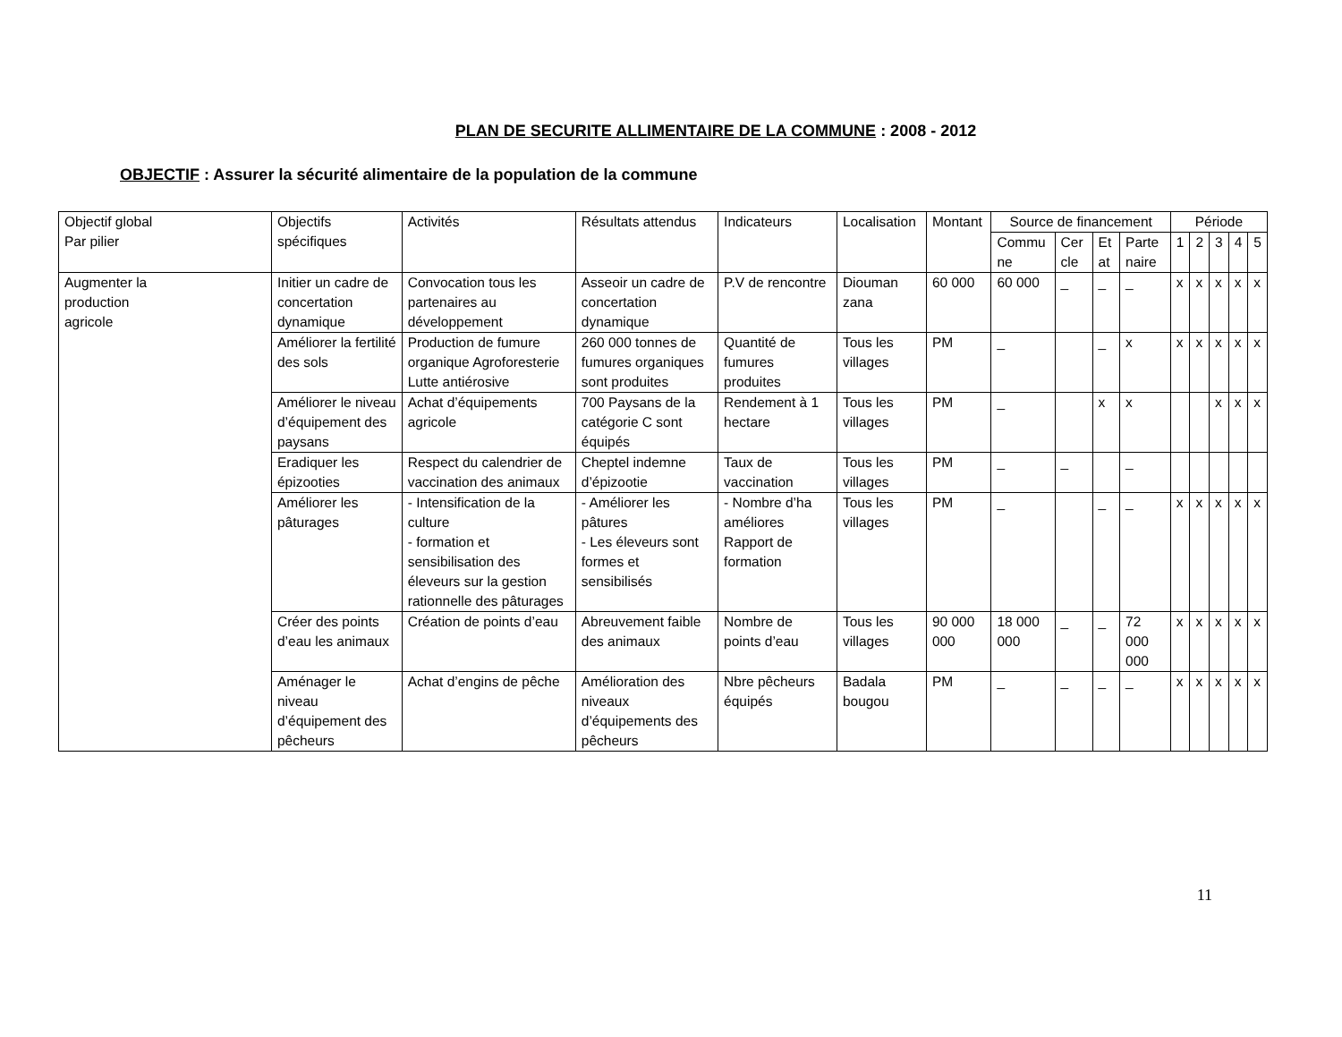PLAN DE SECURITE ALLIMENTAIRE DE LA COMMUNE : 2008 - 2012
OBJECTIF : Assurer la sécurité alimentaire de la population de la commune
| Objectif global Par pilier | Objectifs spécifiques | Activités | Résultats attendus | Indicateurs | Localisation | Montant | Source de financement | | | | Période | | | | |
| --- | --- | --- | --- | --- | --- | --- | --- | --- | --- | --- | --- | --- | --- | --- | --- |
| | | | | | | | Commu ne | Cer cle | Et at | Parte naire | 1 | 2 | 3 | 4 | 5 |
| Augmenter la production agricole | Initier un cadre de concertation dynamique | Convocation tous les partenaires au développement | Asseoir un cadre de concertation dynamique | P.V de rencontre | Diouman zana | 60 000 | 60 000 | _ | _ | _ | x | x | x | x | x |
| | Améliorer la fertilité des sols | Production de fumure organique Agroforesterie Lutte antiérosive | 260 000 tonnes de fumures organiques sont produites | Quantité de fumures produites | Tous les villages | PM | _ | | _ | x | x | x | x | x | x |
| | Améliorer le niveau d’équipement des paysans | Achat d’équipements agricole | 700 Paysans de la catégorie C sont équipés | Rendement à 1 hectare | Tous les villages | PM | _ | | x | x | | | x | x | x |
| | Eradiquer les épizooties | Respect du calendrier de vaccination des animaux | Cheptel indemne d’épizootie | Taux de vaccination | Tous les villages | PM | _ | _ | | _ | | | | | |
| | Améliorer les pâturages | - Intensification de la culture - formation et sensibilisation des éleveurs sur la gestion rationnelle des pâturages | - Améliorer les pâtures - Les éleveurs sont formes et sensibilisés | - Nombre d’ha améliores Rapport de formation | Tous les villages | PM | _ | | _ | _ | x | x | x | x | x |
| | Créer des points d’eau les animaux | Création de points d’eau | Abreuvement faible des animaux | Nombre de points d’eau | Tous les villages | 90 000 000 | 18 000 000 | _ | _ | 72 000 000 | x | x | x | x | x |
| | Aménager le niveau d’équipement des pêcheurs | Achat d’engins de pêche | Amélioration des niveaux d’équipements des pêcheurs | Nbre pêcheurs équipés | Badala bougou | PM | _ | _ | _ | _ | x | x | x | x | x |
11